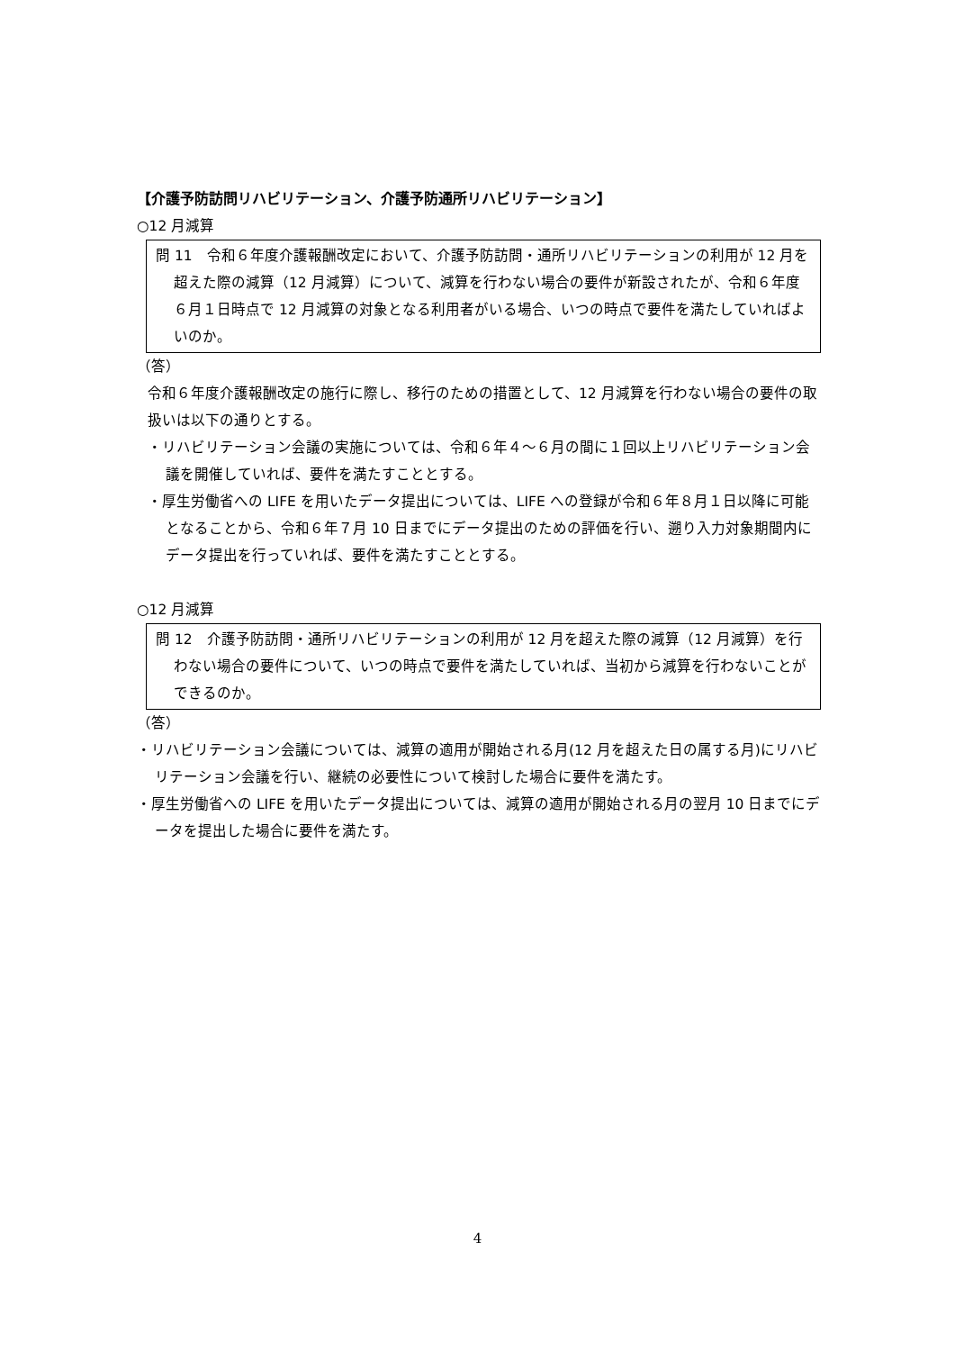【介護予防訪問リハビリテーション、介護予防通所リハビリテーション】
○12 月減算
問 11　令和６年度介護報酬改定において、介護予防訪問・通所リハビリテーションの利用が 12 月を超えた際の減算（12 月減算）について、減算を行わない場合の要件が新設されたが、令和６年度６月１日時点で 12 月減算の対象となる利用者がいる場合、いつの時点で要件を満たしていればよいのか。
（答）
令和６年度介護報酬改定の施行に際し、移行のための措置として、12 月減算を行わない場合の要件の取扱いは以下の通りとする。
・リハビリテーション会議の実施については、令和６年４～６月の間に１回以上リハビリテーション会議を開催していれば、要件を満たすこととする。
・厚生労働省への LIFE を用いたデータ提出については、LIFE への登録が令和６年８月１日以降に可能となることから、令和６年７月 10 日までにデータ提出のための評価を行い、遡り入力対象期間内にデータ提出を行っていれば、要件を満たすこととする。
○12 月減算
問 12　介護予防訪問・通所リハビリテーションの利用が 12 月を超えた際の減算（12 月減算）を行わない場合の要件について、いつの時点で要件を満たしていれば、当初から減算を行わないことができるのか。
（答）
・リハビリテーション会議については、減算の適用が開始される月(12 月を超えた日の属する月)にリハビリテーション会議を行い、継続の必要性について検討した場合に要件を満たす。
・厚生労働省への LIFE を用いたデータ提出については、減算の適用が開始される月の翌月 10 日までにデータを提出した場合に要件を満たす。
4